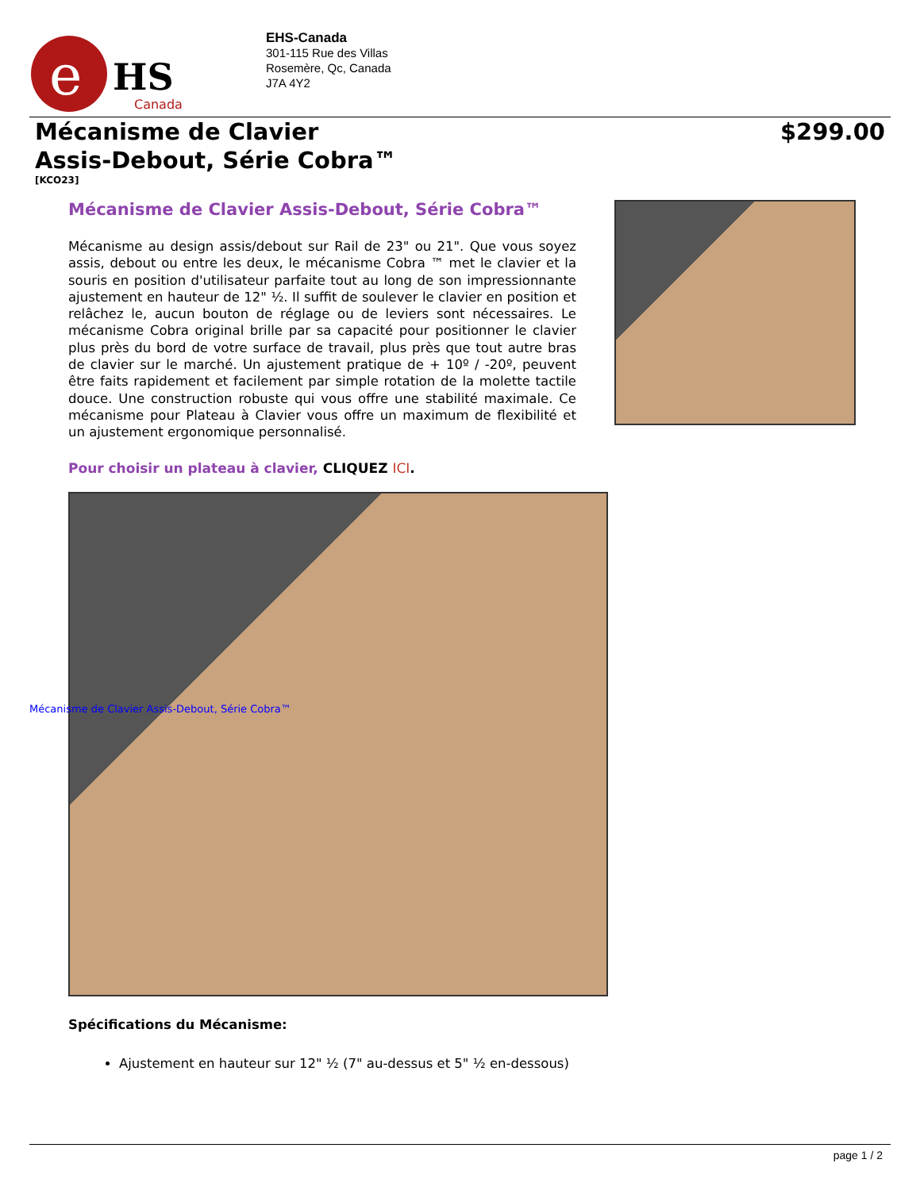e
HS
Canada
EHS-Canada
301-115 Rue des Villas
Rosemère, Qc, Canada
J7A 4Y2
Mécanisme de Clavier
Assis-Debout, Série Cobra™
$299.00
[KCO23]
Mécanisme de Clavier Assis-Debout, Série Cobra™
Mécanisme au design assis/debout sur Rail de 23" ou 21". Que vous soyez assis, debout ou entre les deux, le mécanisme Cobra ™ met le clavier et la souris en position d'utilisateur parfaite tout au long de son impressionnante ajustement en hauteur de 12" ½. Il suffit de soulever le clavier en position et relâchez le, aucun bouton de réglage ou de leviers sont nécessaires. Le mécanisme Cobra original brille par sa capacité pour positionner le clavier plus près du bord de votre surface de travail, plus près que tout autre bras de clavier sur le marché. Un ajustement pratique de + 10º / -20º, peuvent être faits rapidement et facilement par simple rotation de la molette tactile douce. Une construction robuste qui vous offre une stabilité maximale. Ce mécanisme pour Plateau à Clavier vous offre un maximum de flexibilité et un ajustement ergonomique personnalisé.
Pour choisir un plateau à clavier, CLIQUEZ ICI.
Mécanisme de Clavier Assis-Debout, Série Cobra™
Spécifications du Mécanisme:
Ajustement en hauteur sur 12" ½ (7" au-dessus et 5" ½ en-dessous)
page 1 / 2